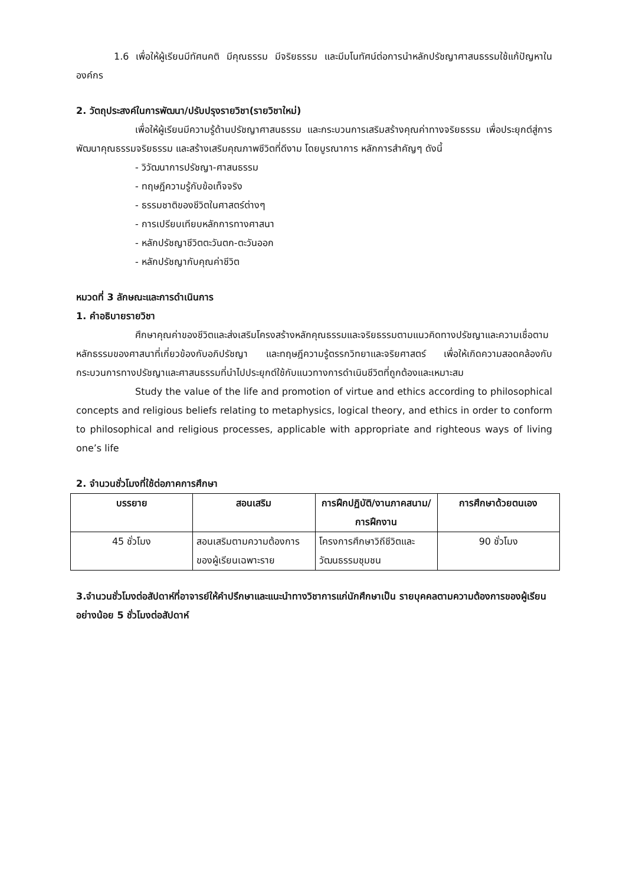1.6 เพื่อให้ผู้เรียนมีทัศนคติ มีคุณธรรม มีจริยธรรม และมีมโนทัศน์ต่อการนำหลักปรัชญาศาสนธรรมใช้แก้ปัญหาในองค์กร
2. วัตถุประสงค์ในการพัฒนา/ปรับปรุงรายวิชา(รายวิชาใหม่)
เพื่อให้ผู้เรียนมีความรู้ด้านปรัชญาศาสนธรรม และกระบวนการเสริมสร้างคุณค่าทางจริยธรรม เพื่อประยุกต์สู่การพัฒนาคุณธรรมจริยธรรม และสร้างเสริมคุณภาพชีวิตที่ดีงาม โดยบูรณาการ หลักการสำคัญๆ ดังนี้
- วิวัฒนาการปรัชญา-ศาสนธรรม
- ทฤษฎีความรู้กับข้อเท็จจริง
- ธรรมชาติของชีวิตในศาสตร์ต่างๆ
- การเปรียบเทียบหลักการทางศาสนา
- หลักปรัชญาชีวิตตะวันตก-ตะวันออก
- หลักปรัชญากับคุณค่าชีวิต
หมวดที่ 3 ลักษณะและการดำเนินการ
1. คำอธิบายรายวิชา
ศึกษาคุณค่าของชีวิตและส่งเสริมโครงสร้างหลักคุณธรรมและจริยธรรมตามแนวคิดทางปรัชญาและความเชื่อตามหลักธรรมของศาสนาที่เกี่ยวข้องกับอภิปรัชญา และทฤษฎีความรู้ตรรกวิทยาและจริยศาสตร์ เพื่อให้เกิดความสอดคล้องกับกระบวนการทางปรัชญาและศาสนธรรมที่นำไปประยุกต์ใช้กับแนวทางการดำเนินชีวิตที่ถูกต้องและเหมาะสม
Study the value of the life and promotion of virtue and ethics according to philosophical concepts and religious beliefs relating to metaphysics, logical theory, and ethics in order to conform to philosophical and religious processes, applicable with appropriate and righteous ways of living one’s life
2. จำนวนชั่วโมงที่ใช้ต่อภาคการศึกษา
| บรรยาย | สอนเสริม | การฝึกปฏิบัติ/งานภาคสนาม/การฝึกงาน | การศึกษาด้วยตนเอง |
| --- | --- | --- | --- |
| 45 ชั่วโมง | สอนเสริมตามความต้องการของผู้เรียนเฉพาะราย | โครงการศึกษาวิถีชีวิตและวัฒนธรรมชุมชน | 90 ชั่วโมง |
3.จำนวนชั่วโมงต่อสัปดาห์ที่อาจารย์ให้คำปรึกษาและแนะนำทางวิชาการแก่นักศึกษาเป็น รายบุคคลตามความต้องการของผู้เรียนอย่างน้อย 5 ชั่วโมงต่อสัปดาห์